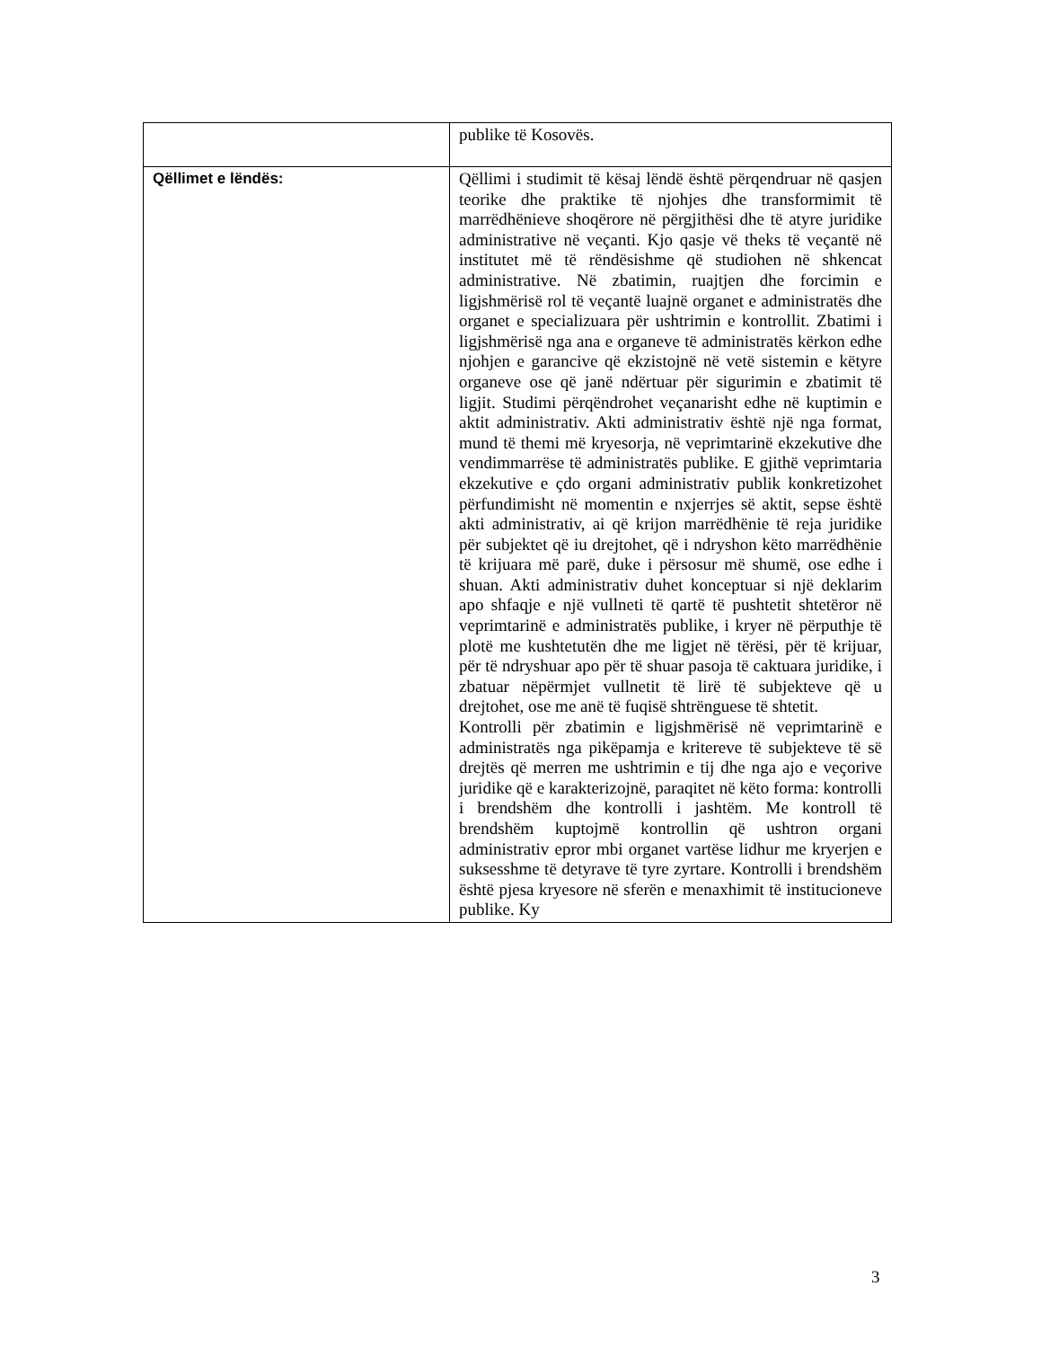| | publike të Kosovës. |
| Qëllimet e lëndës: | Qëllimi i studimit të kësaj lëndë është përqendruar në qasjen teorike dhe praktike të njohjes dhe transformimit të marrëdhënieve shoqërore në përgjithësi dhe të atyre juridike administrative në veçanti. Kjo qasje vë theks të veçantë në institutet më të rëndësishme që studiohen në shkencat administrative. Në zbatimin, ruajtjen dhe forcimin e ligjshmërisë rol të veçantë luajnë organet e administratës dhe organet e specializuara për ushtrimin e kontrollit. Zbatimi i ligjshmërisë nga ana e organeve të administratës kërkon edhe njohjen e garancive që ekzistojnë në vetë sistemin e këtyre organeve ose që janë ndërtuar për sigurimin e zbatimit të ligjit. Studimi përqëndrohet veçanarisht edhe në kuptimin e aktit administrativ. Akti administrativ është një nga format, mund të themi më kryesorja, në veprimtarinë ekzekutive dhe vendimmarrëse të administratës publike. E gjithë veprimtaria ekzekutive e çdo organi administrativ publik konkretizohet përfundimisht në momentin e nxjerrjes së aktit, sepse është akti administrativ, ai që krijon marrëdhënie të reja juridike për subjektet që iu drejtohet, që i ndryshon këto marrëdhënie të krijuara më parë, duke i përsosur më shumë, ose edhe i shuan. Akti administrativ duhet konceptuar si një deklarim apo shfaqje e një vullneti të qartë të pushtetit shtetëror në veprimtarinë e administratës publike, i kryer në përputhje të plotë me kushtetutën dhe me ligjet në tërësi, për të krijuar, për të ndryshuar apo për të shuar pasoja të caktuara juridike, i zbatuar nëpërmjet vullnetit të lirë të subjekteve që u drejtohet, ose me anë të fuqisë shtrënguese të shtetit. Kontrolli për zbatimin e ligjshmërisë në veprimtarinë e administratës nga pikëpamja e kritereve të subjekteve të së drejtës që merren me ushtrimin e tij dhe nga ajo e veçorive juridike që e karakterizojnë, paraqitet në këto forma: kontrolli i brendshëm dhe kontrolli i jashtëm. Me kontroll të brendshëm kuptojmë kontrollin që ushtron organi administrativ epror mbi organet vartëse lidhur me kryerjen e suksesshme të detyrave të tyre zyrtare. Kontrolli i brendshëm është pjesa kryesore në sferën e menaxhimit të institucioneve publike. Ky |
3